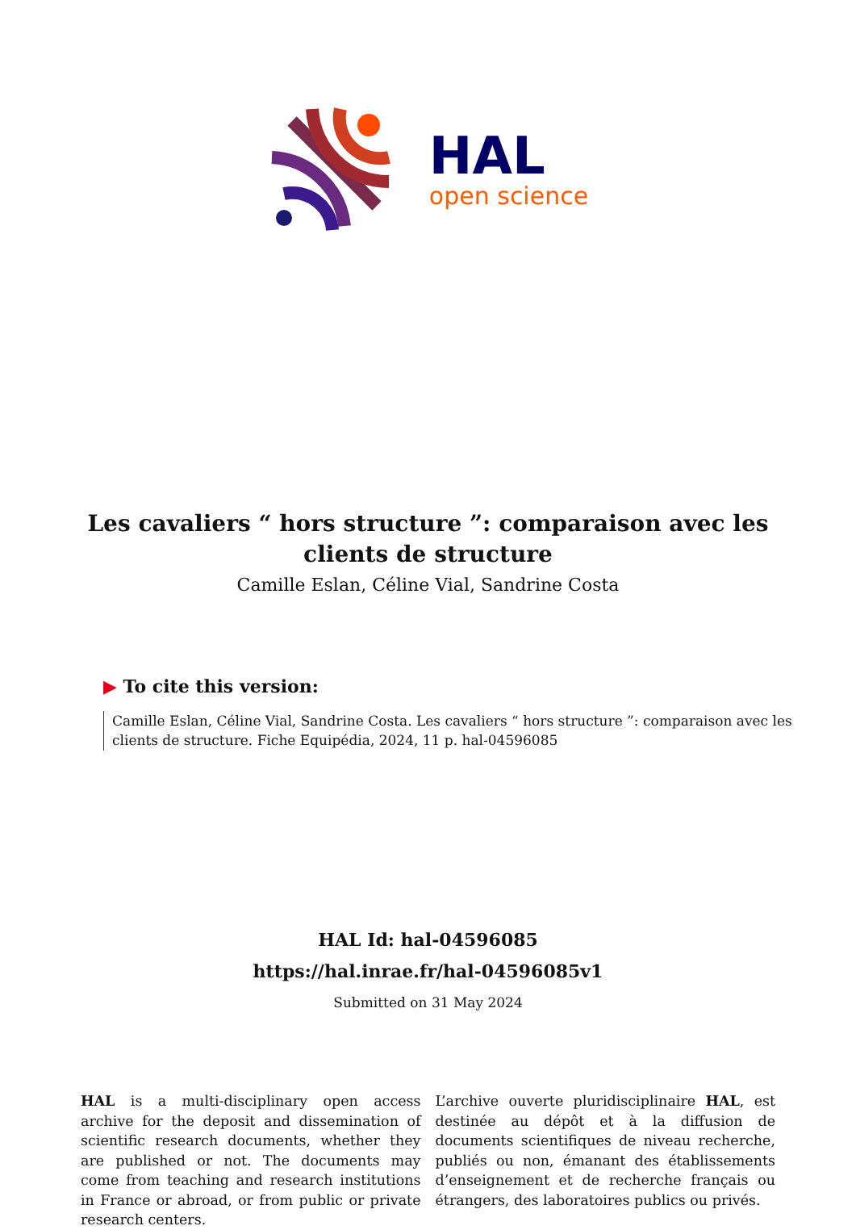HAL
open science
Les cavaliers “ hors structure ”: comparaison avec les clients de structure
Camille Eslan, Céline Vial, Sandrine Costa
▶ To cite this version:
Camille Eslan, Céline Vial, Sandrine Costa. Les cavaliers “ hors structure ”: comparaison avec les clients de structure. Fiche Equipédia, 2024, 11 p. hal-04596085
HAL Id: hal-04596085
https://hal.inrae.fr/hal-04596085v1
Submitted on 31 May 2024
HAL is a multi-disciplinary open access archive for the deposit and dissemination of scientific research documents, whether they are published or not. The documents may come from teaching and research institutions in France or abroad, or from public or private research centers.
L’archive ouverte pluridisciplinaire HAL, est destinée au dépôt et à la diffusion de documents scientifiques de niveau recherche, publiés ou non, émanant des établissements d’enseignement et de recherche français ou étrangers, des laboratoires publics ou privés.